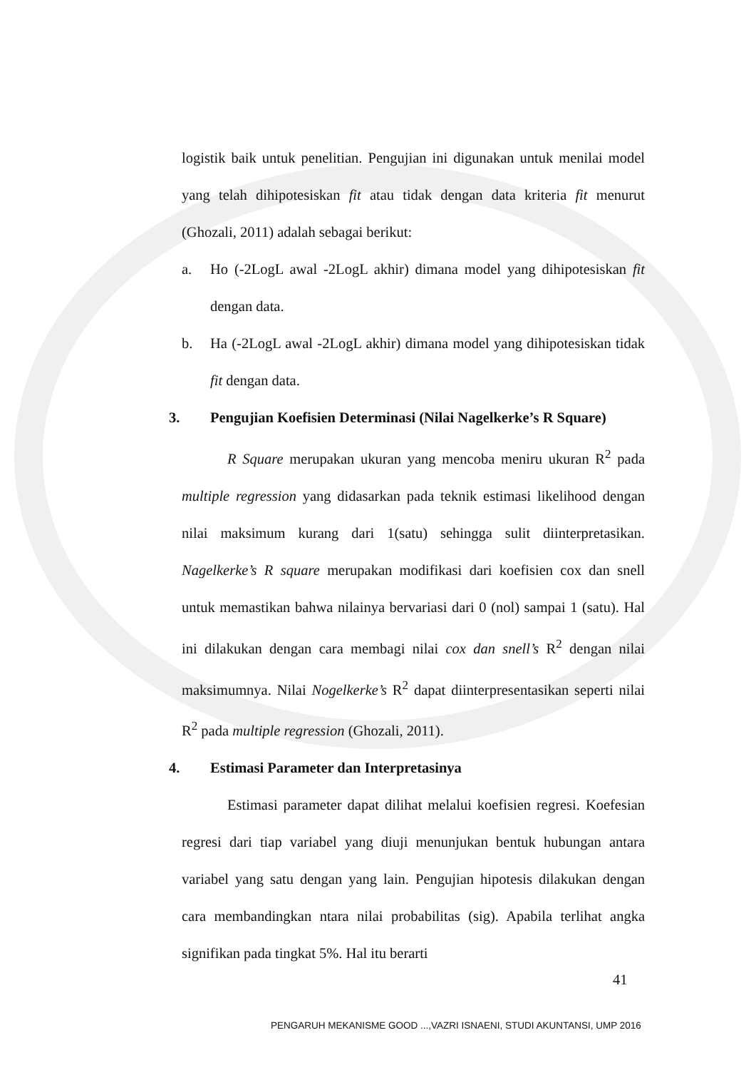logistik baik untuk penelitian. Pengujian ini digunakan untuk menilai model yang telah dihipotesiskan fit atau tidak dengan data kriteria fit menurut (Ghozali, 2011) adalah sebagai berikut:
a. Ho (-2LogL awal -2LogL akhir) dimana model yang dihipotesiskan fit dengan data.
b. Ha (-2LogL awal -2LogL akhir) dimana model yang dihipotesiskan tidak fit dengan data.
3. Pengujian Koefisien Determinasi (Nilai Nagelkerke’s R Square)
R Square merupakan ukuran yang mencoba meniru ukuran R<sup>2</sup> pada multiple regression yang didasarkan pada teknik estimasi likelihood dengan nilai maksimum kurang dari 1(satu) sehingga sulit diinterpretasikan. Nagelkerke’s R square merupakan modifikasi dari koefisien cox dan snell untuk memastikan bahwa nilainya bervariasi dari 0 (nol) sampai 1 (satu). Hal ini dilakukan dengan cara membagi nilai cox dan snell’s R<sup>2</sup> dengan nilai maksimumnya. Nilai Nogelkerke’s R<sup>2</sup> dapat diinterpresentasikan seperti nilai R<sup>2</sup> pada multiple regression (Ghozali, 2011).
4. Estimasi Parameter dan Interpretasinya
Estimasi parameter dapat dilihat melalui koefisien regresi. Koefesian regresi dari tiap variabel yang diuji menunjukan bentuk hubungan antara variabel yang satu dengan yang lain. Pengujian hipotesis dilakukan dengan cara membandingkan ntara nilai probabilitas (sig). Apabila terlihat angka signifikan pada tingkat 5%. Hal itu berarti
41
PENGARUH MEKANISME GOOD ...,VAZRI ISNAENI, STUDI AKUNTANSI, UMP 2016